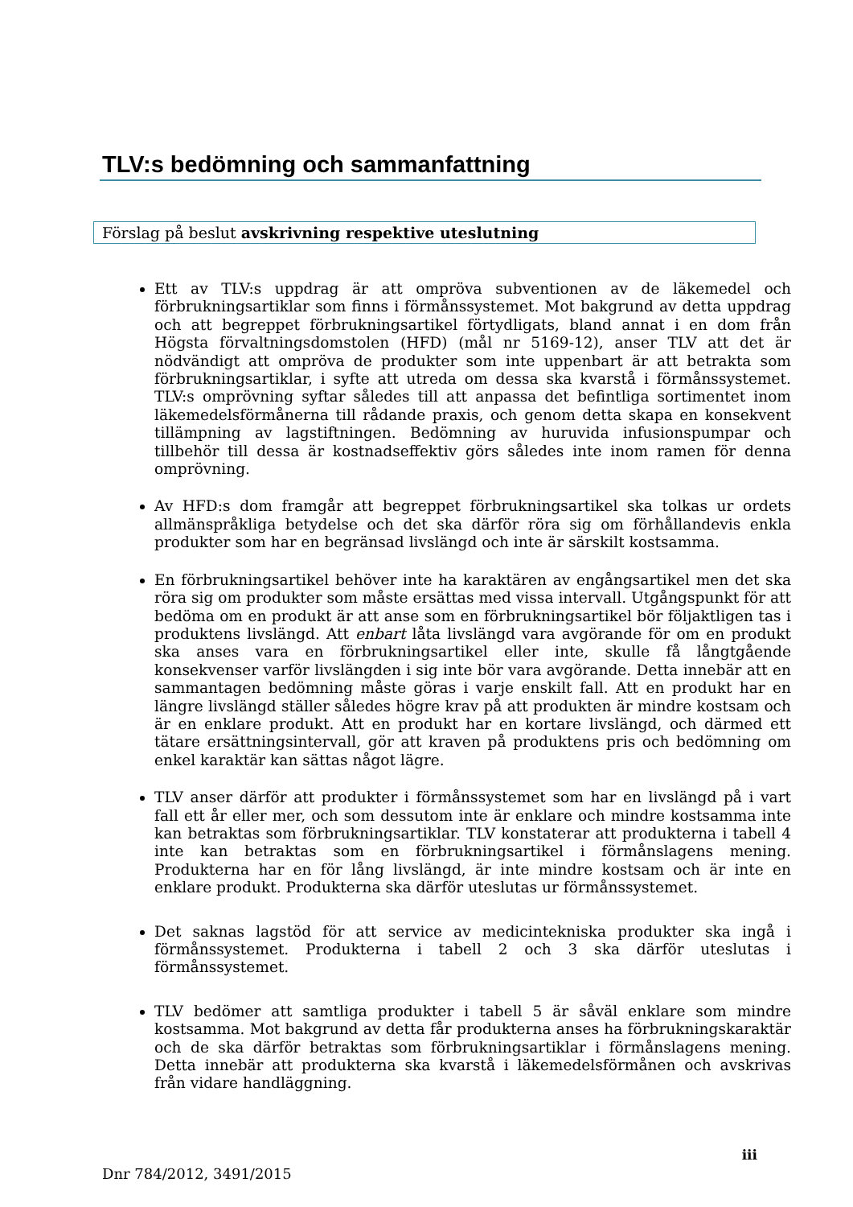TLV:s bedömning och sammanfattning
Förslag på beslut avskrivning respektive uteslutning
Ett av TLV:s uppdrag är att ompröva subventionen av de läkemedel och förbrukningsartiklar som finns i förmånssystemet. Mot bakgrund av detta uppdrag och att begreppet förbrukningsartikel förtydligats, bland annat i en dom från Högsta förvaltningsdomstolen (HFD) (mål nr 5169-12), anser TLV att det är nödvändigt att ompröva de produkter som inte uppenbart är att betrakta som förbrukningsartiklar, i syfte att utreda om dessa ska kvarstå i förmånssystemet. TLV:s omprövning syftar således till att anpassa det befintliga sortimentet inom läkemedelsförmånerna till rådande praxis, och genom detta skapa en konsekvent tillämpning av lagstiftningen. Bedömning av huruvida infusionspumpar och tillbehör till dessa är kostnadseffektiv görs således inte inom ramen för denna omprövning.
Av HFD:s dom framgår att begreppet förbrukningsartikel ska tolkas ur ordets allmänspråkliga betydelse och det ska därför röra sig om förhållandevis enkla produkter som har en begränsad livslängd och inte är särskilt kostsamma.
En förbrukningsartikel behöver inte ha karaktären av engångsartikel men det ska röra sig om produkter som måste ersättas med vissa intervall. Utgångspunkt för att bedöma om en produkt är att anse som en förbrukningsartikel bör följaktligen tas i produktens livslängd. Att enbart låta livslängd vara avgörande för om en produkt ska anses vara en förbrukningsartikel eller inte, skulle få långtgående konsekvenser varför livslängden i sig inte bör vara avgörande. Detta innebär att en sammantagen bedömning måste göras i varje enskilt fall. Att en produkt har en längre livslängd ställer således högre krav på att produkten är mindre kostsam och är en enklare produkt. Att en produkt har en kortare livslängd, och därmed ett tätare ersättningsintervall, gör att kraven på produktens pris och bedömning om enkel karaktär kan sättas något lägre.
TLV anser därför att produkter i förmånssystemet som har en livslängd på i vart fall ett år eller mer, och som dessutom inte är enklare och mindre kostsamma inte kan betraktas som förbrukningsartiklar. TLV konstaterar att produkterna i tabell 4 inte kan betraktas som en förbrukningsartikel i förmånslagens mening. Produkterna har en för lång livslängd, är inte mindre kostsam och är inte en enklare produkt. Produkterna ska därför uteslutas ur förmånssystemet.
Det saknas lagstöd för att service av medicintekniska produkter ska ingå i förmånssystemet. Produkterna i tabell 2 och 3 ska därför uteslutas i förmånssystemet.
TLV bedömer att samtliga produkter i tabell 5 är såväl enklare som mindre kostsamma. Mot bakgrund av detta får produkterna anses ha förbrukningskaraktär och de ska därför betraktas som förbrukningsartiklar i förmånslagens mening. Detta innebär att produkterna ska kvarstå i läkemedelsförmånen och avskrivas från vidare handläggning.
iii
Dnr 784/2012, 3491/2015